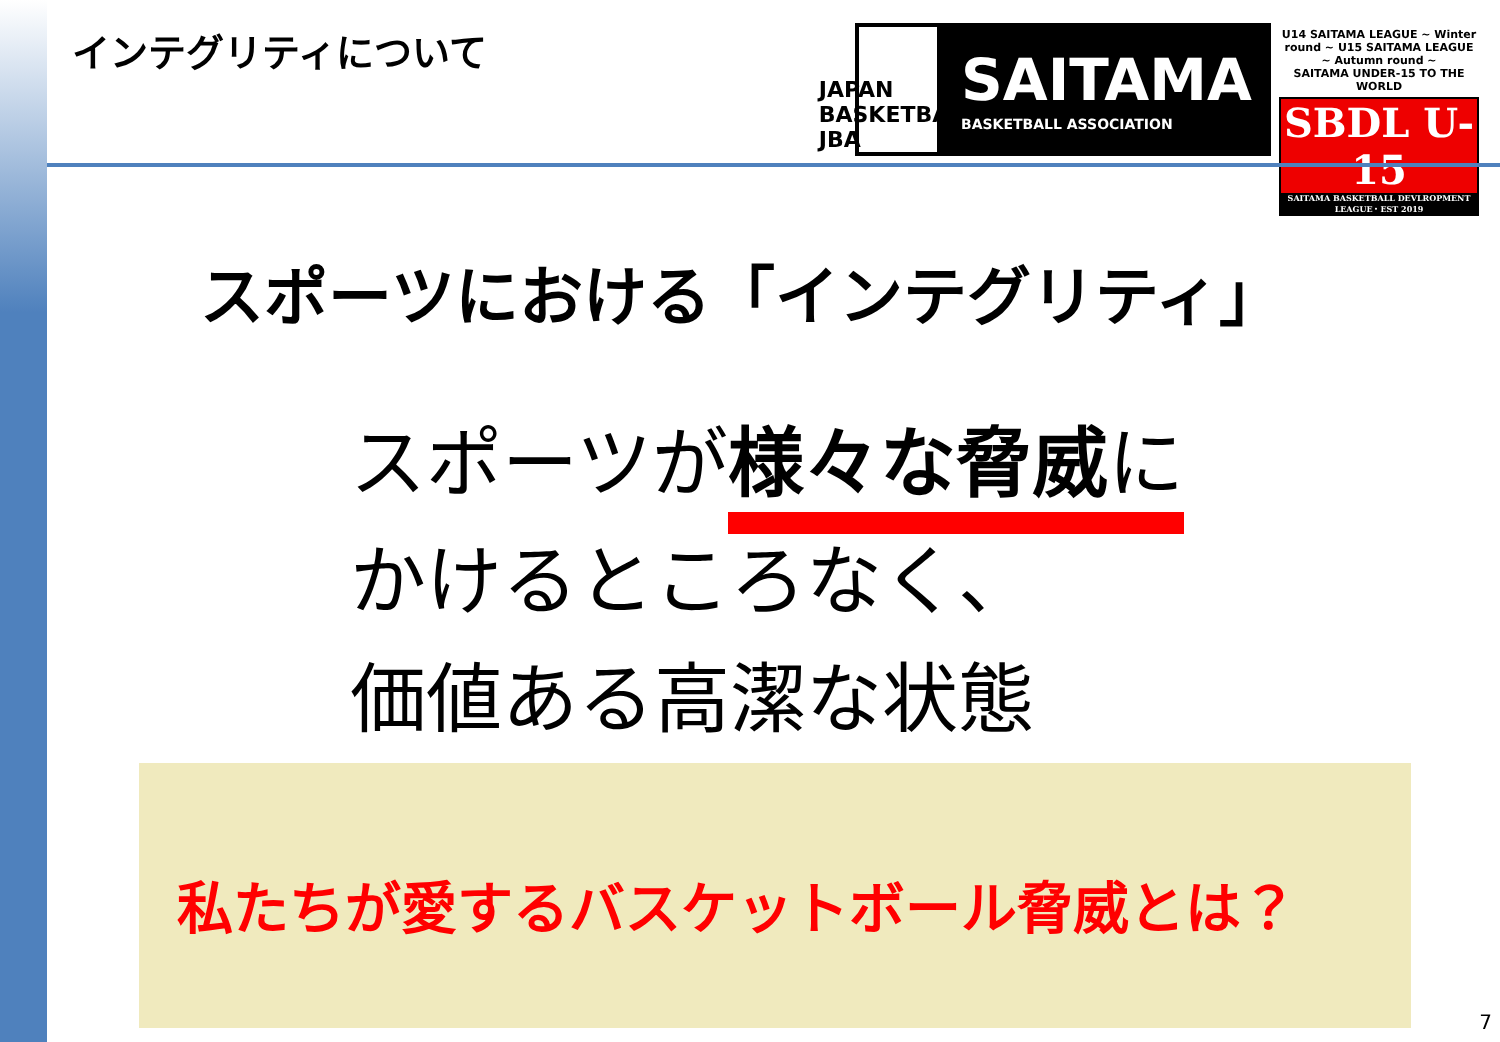インテグリティについて
JAPAN BASKETBALL JBA
SAITAMA
BASKETBALL ASSOCIATION
U14 SAITAMA LEAGUE ~ Winter round ~ U15 SAITAMA LEAGUE ~ Autumn round ~
SAITAMA UNDER-15 TO THE WORLD
SBDL U-15
SAITAMA BASKETBALL DEVLROPMENT LEAGUE・EST 2019
スポーツにおける「インテグリティ」
スポーツが様々な脅威に
かけるところなく、
価値ある高潔な状態
私たちが愛するバスケットボール脅威とは？
7